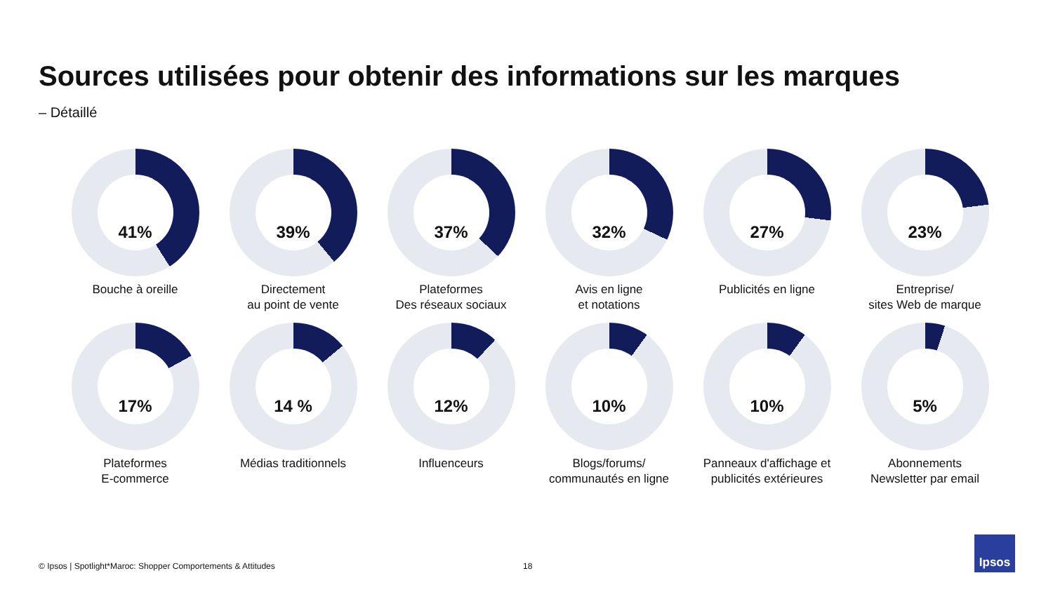Sources utilisées pour obtenir des informations sur les marques
– Détaillé
41%
Bouche à oreille
39%
Directement
au point de vente
37%
Plateformes
Des réseaux sociaux
32%
Avis en ligne
et notations
27%
Publicités en ligne
23%
Entreprise/
sites Web de marque
17%
Plateformes
E-commerce
14 %
Médias traditionnels
12%
Influenceurs
10%
Blogs/forums/
communautés en ligne
10%
Panneaux d'affichage et
publicités extérieures
5%
Abonnements
Newsletter par email
© Ipsos | Spotlight*Maroc: Shopper Comportements & Attitudes
18
Ipsos